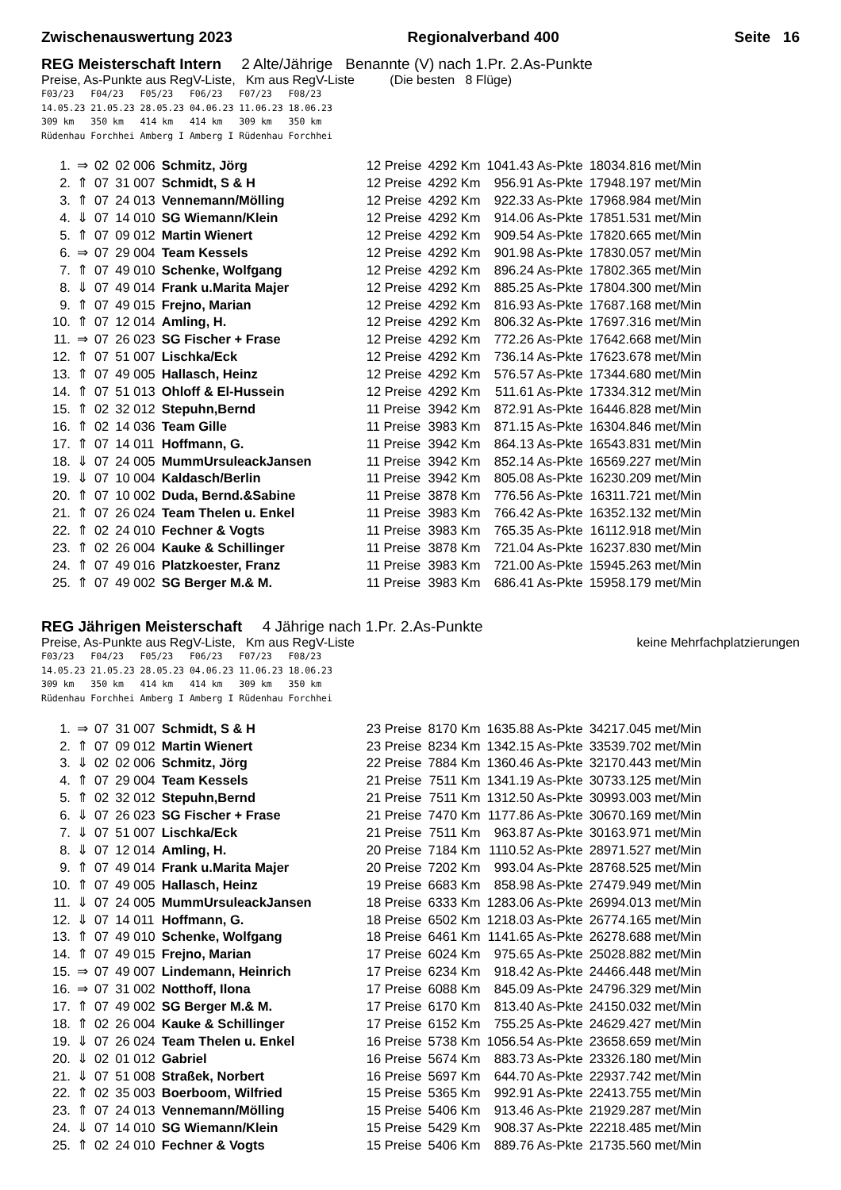Zwischenauswertung 2023 Regionalverband 400 Seite 16
REG Meisterschaft Intern 2 Alte/Jährige Benannte (V) nach 1.Pr. 2.As-Punkte
Preise, As-Punkte aus RegV-Liste, Km aus RegV-Liste (Die besten 8 Flüge)
F03/23 F04/23 F05/23 F06/23 F07/23 F08/23 14.05.23 21.05.23 28.05.23 04.06.23 11.06.23 18.06.23 309 km 350 km 414 km 414 km 309 km 350 km Rüdenhau Forchhei Amberg I Amberg I Rüdenhau Forchhei
| 1. | ⇒ | 02 | 02 006 | Schmitz, Jörg | 12 Preise | 4292 Km | 1041.43 As-Pkte | 18034.816 met/Min |
| 2. | ⇑ | 07 | 31 007 | Schmidt, S & H | 12 Preise | 4292 Km | 956.91 As-Pkte | 17948.197 met/Min |
| 3. | ⇑ | 07 | 24 013 | Vennemann/Mölling | 12 Preise | 4292 Km | 922.33 As-Pkte | 17968.984 met/Min |
| 4. | ⇓ | 07 | 14 010 | SG Wiemann/Klein | 12 Preise | 4292 Km | 914.06 As-Pkte | 17851.531 met/Min |
| 5. | ⇑ | 07 | 09 012 | Martin Wienert | 12 Preise | 4292 Km | 909.54 As-Pkte | 17820.665 met/Min |
| 6. | ⇒ | 07 | 29 004 | Team Kessels | 12 Preise | 4292 Km | 901.98 As-Pkte | 17830.057 met/Min |
| 7. | ⇑ | 07 | 49 010 | Schenke, Wolfgang | 12 Preise | 4292 Km | 896.24 As-Pkte | 17802.365 met/Min |
| 8. | ⇓ | 07 | 49 014 | Frank u.Marita Majer | 12 Preise | 4292 Km | 885.25 As-Pkte | 17804.300 met/Min |
| 9. | ⇑ | 07 | 49 015 | Frejno, Marian | 12 Preise | 4292 Km | 816.93 As-Pkte | 17687.168 met/Min |
| 10. | ⇑ | 07 | 12 014 | Amling, H. | 12 Preise | 4292 Km | 806.32 As-Pkte | 17697.316 met/Min |
| 11. | ⇒ | 07 | 26 023 | SG Fischer + Frase | 12 Preise | 4292 Km | 772.26 As-Pkte | 17642.668 met/Min |
| 12. | ⇑ | 07 | 51 007 | Lischka/Eck | 12 Preise | 4292 Km | 736.14 As-Pkte | 17623.678 met/Min |
| 13. | ⇑ | 07 | 49 005 | Hallasch, Heinz | 12 Preise | 4292 Km | 576.57 As-Pkte | 17344.680 met/Min |
| 14. | ⇑ | 07 | 51 013 | Ohloff & El-Hussein | 12 Preise | 4292 Km | 511.61 As-Pkte | 17334.312 met/Min |
| 15. | ⇑ | 02 | 32 012 | Stepuhn,Bernd | 11 Preise | 3942 Km | 872.91 As-Pkte | 16446.828 met/Min |
| 16. | ⇑ | 02 | 14 036 | Team Gille | 11 Preise | 3983 Km | 871.15 As-Pkte | 16304.846 met/Min |
| 17. | ⇑ | 07 | 14 011 | Hoffmann, G. | 11 Preise | 3942 Km | 864.13 As-Pkte | 16543.831 met/Min |
| 18. | ⇓ | 07 | 24 005 | MummUrsuleackJansen | 11 Preise | 3942 Km | 852.14 As-Pkte | 16569.227 met/Min |
| 19. | ⇓ | 07 | 10 004 | Kaldasch/Berlin | 11 Preise | 3942 Km | 805.08 As-Pkte | 16230.209 met/Min |
| 20. | ⇑ | 07 | 10 002 | Duda, Bernd.&Sabine | 11 Preise | 3878 Km | 776.56 As-Pkte | 16311.721 met/Min |
| 21. | ⇑ | 07 | 26 024 | Team Thelen u. Enkel | 11 Preise | 3983 Km | 766.42 As-Pkte | 16352.132 met/Min |
| 22. | ⇑ | 02 | 24 010 | Fechner & Vogts | 11 Preise | 3983 Km | 765.35 As-Pkte | 16112.918 met/Min |
| 23. | ⇑ | 02 | 26 004 | Kauke & Schillinger | 11 Preise | 3878 Km | 721.04 As-Pkte | 16237.830 met/Min |
| 24. | ⇑ | 07 | 49 016 | Platzkoester, Franz | 11 Preise | 3983 Km | 721.00 As-Pkte | 15945.263 met/Min |
| 25. | ⇑ | 07 | 49 002 | SG Berger M.& M. | 11 Preise | 3983 Km | 686.41 As-Pkte | 15958.179 met/Min |
REG Jährigen Meisterschaft 4 Jährige nach 1.Pr. 2.As-Punkte
Preise, As-Punkte aus RegV-Liste, Km aus RegV-Liste keine Mehrfachplatzierungen
F03/23 F04/23 F05/23 F06/23 F07/23 F08/23 14.05.23 21.05.23 28.05.23 04.06.23 11.06.23 18.06.23 309 km 350 km 414 km 414 km 309 km 350 km Rüdenhau Forchhei Amberg I Amberg I Rüdenhau Forchhei
| 1. | ⇒ | 07 | 31 007 | Schmidt, S & H | 23 Preise | 8170 Km | 1635.88 As-Pkte | 34217.045 met/Min |
| 2. | ⇑ | 07 | 09 012 | Martin Wienert | 23 Preise | 8234 Km | 1342.15 As-Pkte | 33539.702 met/Min |
| 3. | ⇓ | 02 | 02 006 | Schmitz, Jörg | 22 Preise | 7884 Km | 1360.46 As-Pkte | 32170.443 met/Min |
| 4. | ⇑ | 07 | 29 004 | Team Kessels | 21 Preise | 7511 Km | 1341.19 As-Pkte | 30733.125 met/Min |
| 5. | ⇑ | 02 | 32 012 | Stepuhn,Bernd | 21 Preise | 7511 Km | 1312.50 As-Pkte | 30993.003 met/Min |
| 6. | ⇓ | 07 | 26 023 | SG Fischer + Frase | 21 Preise | 7470 Km | 1177.86 As-Pkte | 30670.169 met/Min |
| 7. | ⇓ | 07 | 51 007 | Lischka/Eck | 21 Preise | 7511 Km | 963.87 As-Pkte | 30163.971 met/Min |
| 8. | ⇓ | 07 | 12 014 | Amling, H. | 20 Preise | 7184 Km | 1110.52 As-Pkte | 28971.527 met/Min |
| 9. | ⇑ | 07 | 49 014 | Frank u.Marita Majer | 20 Preise | 7202 Km | 993.04 As-Pkte | 28768.525 met/Min |
| 10. | ⇑ | 07 | 49 005 | Hallasch, Heinz | 19 Preise | 6683 Km | 858.98 As-Pkte | 27479.949 met/Min |
| 11. | ⇓ | 07 | 24 005 | MummUrsuleackJansen | 18 Preise | 6333 Km | 1283.06 As-Pkte | 26994.013 met/Min |
| 12. | ⇓ | 07 | 14 011 | Hoffmann, G. | 18 Preise | 6502 Km | 1218.03 As-Pkte | 26774.165 met/Min |
| 13. | ⇑ | 07 | 49 010 | Schenke, Wolfgang | 18 Preise | 6461 Km | 1141.65 As-Pkte | 26278.688 met/Min |
| 14. | ⇑ | 07 | 49 015 | Frejno, Marian | 17 Preise | 6024 Km | 975.65 As-Pkte | 25028.882 met/Min |
| 15. | ⇒ | 07 | 49 007 | Lindemann, Heinrich | 17 Preise | 6234 Km | 918.42 As-Pkte | 24466.448 met/Min |
| 16. | ⇒ | 07 | 31 002 | Notthoff, Ilona | 17 Preise | 6088 Km | 845.09 As-Pkte | 24796.329 met/Min |
| 17. | ⇑ | 07 | 49 002 | SG Berger M.& M. | 17 Preise | 6170 Km | 813.40 As-Pkte | 24150.032 met/Min |
| 18. | ⇑ | 02 | 26 004 | Kauke & Schillinger | 17 Preise | 6152 Km | 755.25 As-Pkte | 24629.427 met/Min |
| 19. | ⇓ | 07 | 26 024 | Team Thelen u. Enkel | 16 Preise | 5738 Km | 1056.54 As-Pkte | 23658.659 met/Min |
| 20. | ⇓ | 02 | 01 012 | Gabriel | 16 Preise | 5674 Km | 883.73 As-Pkte | 23326.180 met/Min |
| 21. | ⇓ | 07 | 51 008 | Straßek, Norbert | 16 Preise | 5697 Km | 644.70 As-Pkte | 22937.742 met/Min |
| 22. | ⇑ | 02 | 35 003 | Boerboom, Wilfried | 15 Preise | 5365 Km | 992.91 As-Pkte | 22413.755 met/Min |
| 23. | ⇑ | 07 | 24 013 | Vennemann/Mölling | 15 Preise | 5406 Km | 913.46 As-Pkte | 21929.287 met/Min |
| 24. | ⇓ | 07 | 14 010 | SG Wiemann/Klein | 15 Preise | 5429 Km | 908.37 As-Pkte | 22218.485 met/Min |
| 25. | ⇑ | 02 | 24 010 | Fechner & Vogts | 15 Preise | 5406 Km | 889.76 As-Pkte | 21735.560 met/Min |